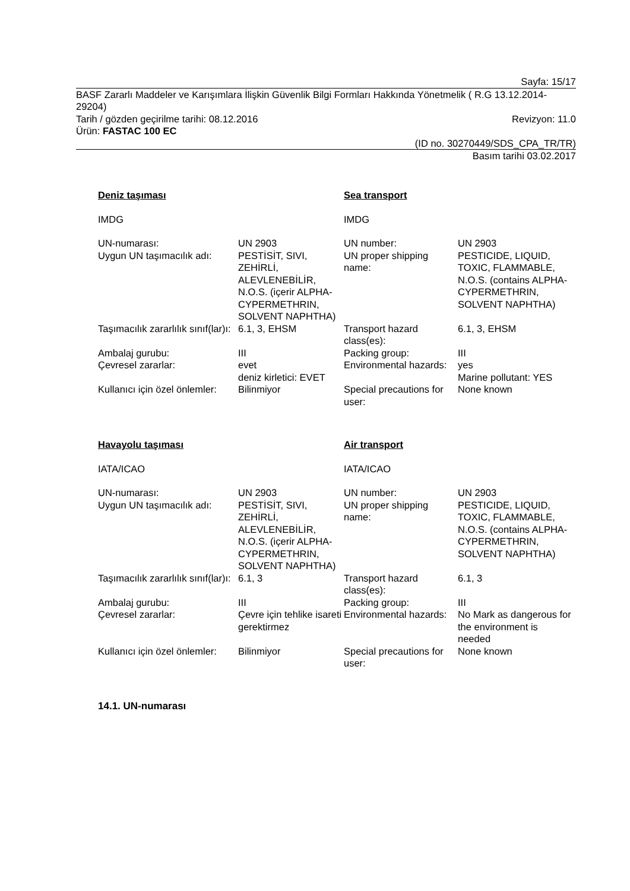Sayfa: 15/17
BASF Zararlı Maddeler ve Karışımlara İlişkin Güvenlik Bilgi Formları Hakkında Yönetmelik ( R.G 13.12.2014-29204)
Tarih / gözden geçirilme tarihi: 08.12.2016 Revizyon: 11.0
Ürün: FASTAC 100 EC
(ID no. 30270449/SDS_CPA_TR/TR)
Basım tarihi 03.02.2017
| Deniz taşıması | | Sea transport | |
| IMDG | | IMDG | |
| UN-numarası: | UN 2903 | UN number: | UN 2903 |
| Uygun UN taşımacılık adı: | PESTİSİT, SIVI, ZEHİRLİ, ALEVLENEBİLİR, N.O.S. (içerir ALPHA-CYPERMETHRIN, SOLVENT NAPHTHA) | UN proper shipping name: | PESTICIDE, LIQUID, TOXIC, FLAMMABLE, N.O.S. (contains ALPHA-CYPERMETHRIN, SOLVENT NAPHTHA) |
| Taşımacılık zararlılık sınıf(lar)ı: | 6.1, 3, EHSM | Transport hazard class(es): | 6.1, 3, EHSM |
| Ambalaj gurubu: | III | Packing group: | III |
| Çevresel zararlar: | evet deniz kirletici: EVET | Environmental hazards: | yes Marine pollutant: YES |
| Kullanıcı için özel önlemler: | Bilinmiyor | Special precautions for user: | None known |
| Havayolu taşıması | | Air transport | |
| IATA/ICAO | | IATA/ICAO | |
| UN-numarası: | UN 2903 | UN number: | UN 2903 |
| Uygun UN taşımacılık adı: | PESTİSİT, SIVI, ZEHİRLİ, ALEVLENEBİLİR, N.O.S. (içerir ALPHA-CYPERMETHRIN, SOLVENT NAPHTHA) | UN proper shipping name: | PESTICIDE, LIQUID, TOXIC, FLAMMABLE, N.O.S. (contains ALPHA-CYPERMETHRIN, SOLVENT NAPHTHA) |
| Taşımacılık zararlılık sınıf(lar)ı: | 6.1, 3 | Transport hazard class(es): | 6.1, 3 |
| Ambalaj gurubu: | III | Packing group: | III |
| Çevresel zararlar: | Çevre için tehlike isareti gerektirmez | Environmental hazards: | No Mark as dangerous for the environment is needed |
| Kullanıcı için özel önlemler: | Bilinmiyor | Special precautions for user: | None known |
14.1. UN-numarası